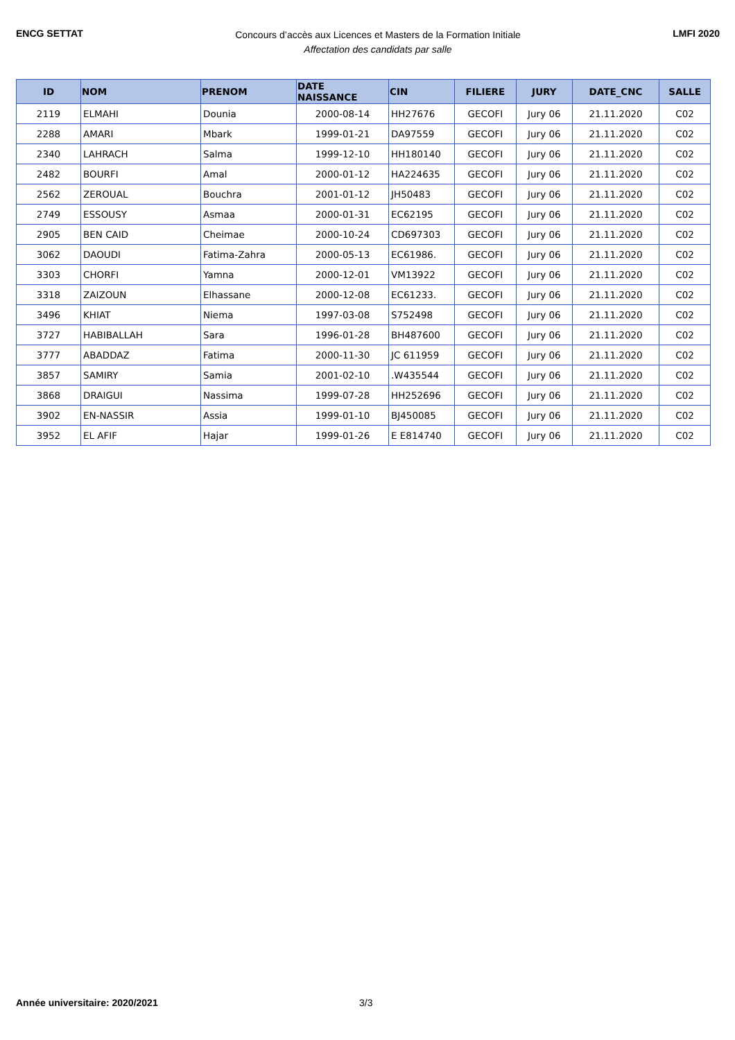ENCG SETTAT
Concours d’accès aux Licences et Masters de la Formation Initiale
Affectation des candidats par salle
LMFI 2020
| ID | NOM | PRENOM | DATE NAISSANCE | CIN | FILIERE | JURY | DATE_CNC | SALLE |
| --- | --- | --- | --- | --- | --- | --- | --- | --- |
| 2119 | ELMAHI | Dounia | 2000-08-14 | HH27676 | GECOFI | Jury 06 | 21.11.2020 | C02 |
| 2288 | AMARI | Mbark | 1999-01-21 | DA97559 | GECOFI | Jury 06 | 21.11.2020 | C02 |
| 2340 | LAHRACH | Salma | 1999-12-10 | HH180140 | GECOFI | Jury 06 | 21.11.2020 | C02 |
| 2482 | BOURFI | Amal | 2000-01-12 | HA224635 | GECOFI | Jury 06 | 21.11.2020 | C02 |
| 2562 | ZEROUAL | Bouchra | 2001-01-12 | JH50483 | GECOFI | Jury 06 | 21.11.2020 | C02 |
| 2749 | ESSOUSY | Asmaa | 2000-01-31 | EC62195 | GECOFI | Jury 06 | 21.11.2020 | C02 |
| 2905 | BEN CAID | Cheimae | 2000-10-24 | CD697303 | GECOFI | Jury 06 | 21.11.2020 | C02 |
| 3062 | DAOUDI | Fatima-Zahra | 2000-05-13 | EC61986. | GECOFI | Jury 06 | 21.11.2020 | C02 |
| 3303 | CHORFI | Yamna | 2000-12-01 | VM13922 | GECOFI | Jury 06 | 21.11.2020 | C02 |
| 3318 | ZAIZOUN | Elhassane | 2000-12-08 | EC61233. | GECOFI | Jury 06 | 21.11.2020 | C02 |
| 3496 | KHIAT | Niema | 1997-03-08 | S752498 | GECOFI | Jury 06 | 21.11.2020 | C02 |
| 3727 | HABIBALLAH | Sara | 1996-01-28 | BH487600 | GECOFI | Jury 06 | 21.11.2020 | C02 |
| 3777 | ABADDAZ | Fatima | 2000-11-30 | JC 611959 | GECOFI | Jury 06 | 21.11.2020 | C02 |
| 3857 | SAMIRY | Samia | 2001-02-10 | .W435544 | GECOFI | Jury 06 | 21.11.2020 | C02 |
| 3868 | DRAIGUI | Nassima | 1999-07-28 | HH252696 | GECOFI | Jury 06 | 21.11.2020 | C02 |
| 3902 | EN-NASSIR | Assia | 1999-01-10 | BJ450085 | GECOFI | Jury 06 | 21.11.2020 | C02 |
| 3952 | EL AFIF | Hajar | 1999-01-26 | E E814740 | GECOFI | Jury 06 | 21.11.2020 | C02 |
Année universitaire: 2020/2021 3/3